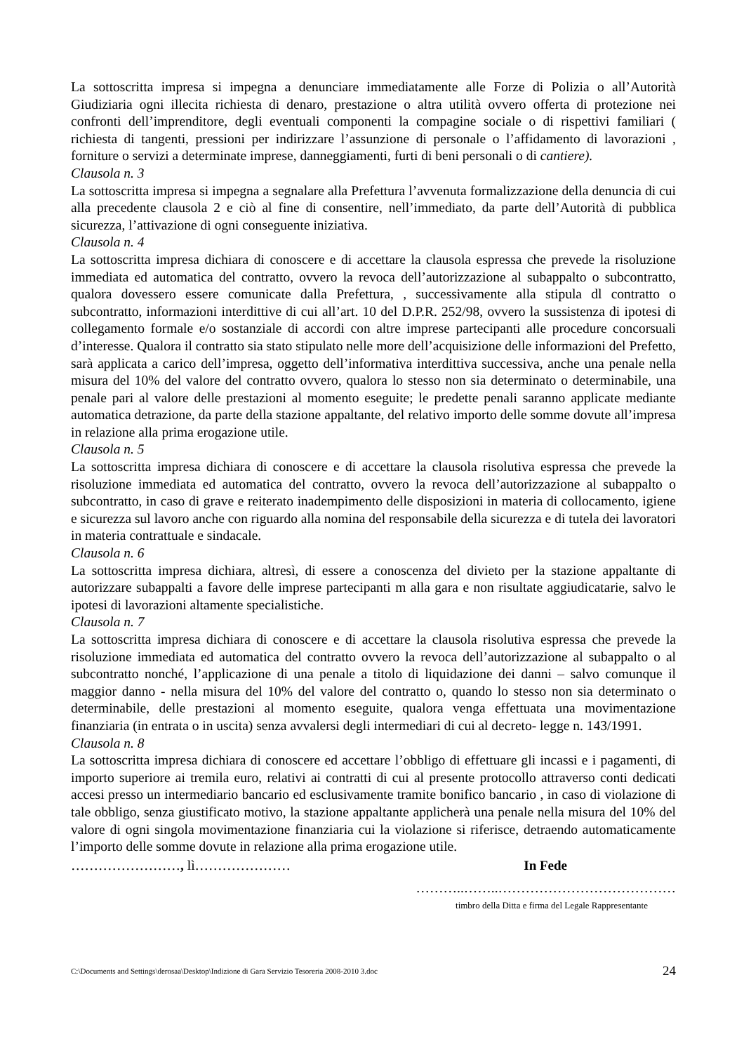La sottoscritta impresa si impegna a denunciare immediatamente alle Forze di Polizia o all’Autorità Giudiziaria ogni illecita richiesta di denaro, prestazione o altra utilità ovvero offerta di protezione nei confronti dell’imprenditore, degli eventuali componenti la compagine sociale o di rispettivi familiari ( richiesta di tangenti, pressioni per indirizzare l’assunzione di personale o l’affidamento di lavorazioni , forniture o servizi a determinate imprese, danneggiamenti, furti di beni personali o di cantiere).
Clausola n. 3
La sottoscritta impresa si impegna a segnalare alla Prefettura l’avvenuta formalizzazione della denuncia di cui alla precedente clausola 2 e ciò al fine di consentire, nell’immediato, da parte dell’Autorità di pubblica sicurezza, l’attivazione di ogni conseguente iniziativa.
Clausola n. 4
La sottoscritta impresa dichiara di conoscere e di accettare la clausola espressa che prevede la risoluzione immediata ed automatica del contratto, ovvero la revoca dell’autorizzazione al subappalto o subcontratto, qualora dovessero essere comunicate dalla Prefettura, , successivamente alla stipula dl contratto o subcontratto, informazioni interdittive di cui all’art. 10 del D.P.R. 252/98, ovvero la sussistenza di ipotesi di collegamento formale e/o sostanziale di accordi con altre imprese partecipanti alle procedure concorsuali d’interesse. Qualora il contratto sia stato stipulato nelle more dell’acquisizione delle informazioni del Prefetto, sarà applicata a carico dell’impresa, oggetto dell’informativa interdittiva successiva, anche una penale nella misura del 10% del valore del contratto ovvero, qualora lo stesso non sia determinato o determinabile, una penale pari al valore delle prestazioni al momento eseguite; le predette penali saranno applicate mediante automatica detrazione, da parte della stazione appaltante, del relativo importo delle somme dovute all’impresa in relazione alla prima erogazione utile.
Clausola n. 5
La sottoscritta impresa dichiara di conoscere e di accettare la clausola risolutiva espressa che prevede la risoluzione immediata ed automatica del contratto, ovvero la revoca dell’autorizzazione al subappalto o subcontratto, in caso di grave e reiterato inadempimento delle disposizioni in materia di collocamento, igiene e sicurezza sul lavoro anche con riguardo alla nomina del responsabile della sicurezza e di tutela dei lavoratori in materia contrattuale e sindacale.
Clausola n. 6
La sottoscritta impresa dichiara, altresì, di essere a conoscenza del divieto per la stazione appaltante di autorizzare subappalti a favore delle imprese partecipanti m alla gara e non risultate aggiudicatarie, salvo le ipotesi di lavorazioni altamente specialistiche.
Clausola n. 7
La sottoscritta impresa dichiara di conoscere e di accettare la clausola risolutiva espressa che prevede la risoluzione immediata ed automatica del contratto ovvero la revoca dell’autorizzazione al subappalto o al subcontratto nonché, l’applicazione di una penale a titolo di liquidazione dei danni – salvo comunque il maggior danno - nella misura del 10% del valore del contratto o, quando lo stesso non sia determinato o determinabile, delle prestazioni al momento eseguite, qualora venga effettuata una movimentazione finanziaria (in entrata o in uscita) senza avvalersi degli intermediari di cui al decreto- legge n. 143/1991.
Clausola n. 8
La sottoscritta impresa dichiara di conoscere ed accettare l’obbligo di effettuare gli incassi e i pagamenti, di importo superiore ai tremila euro, relativi ai contratti di cui al presente protocollo attraverso conti dedicati accesi presso un intermediario bancario ed esclusivamente tramite bonifico bancario , in caso di violazione di tale obbligo, senza giustificato motivo, la stazione appaltante applicherà una penale nella misura del 10% del valore di ogni singola movimentazione finanziaria cui la violazione si riferisce, detraendo automaticamente l’importo delle somme dovute in relazione alla prima erogazione utile.
……………………, lì………………… In Fede
………..……..…………………………………
timbro della Ditta e firma del Legale Rappresentante
C:\Documents and Settings\derosaa\Desktop\Indizione di Gara Servizio Tesoreria 2008-2010 3.doc 24